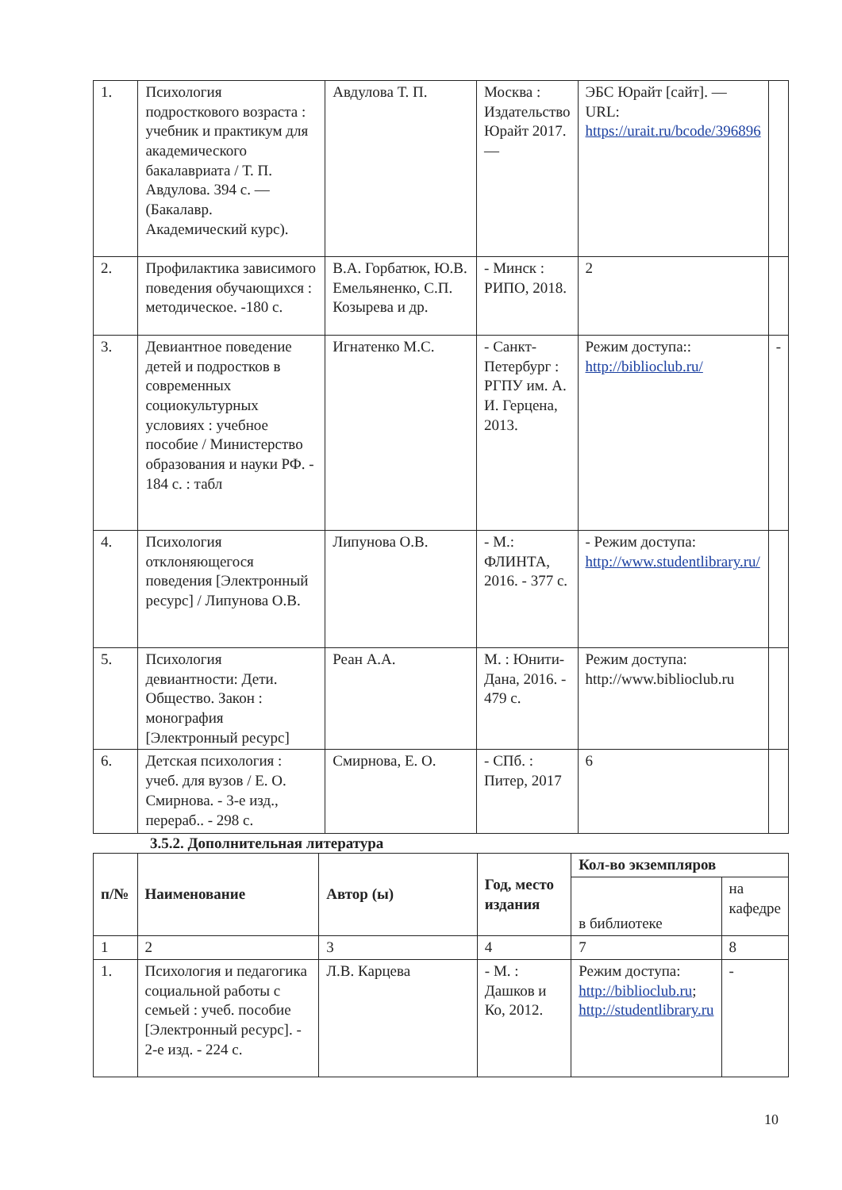| 1. | Психология подросткового возраста : учебник и практикум для академического бакалавриата / Т. П. Авдулова. 394 с. — (Бакалавр. Академический курс). | Авдулова Т. П. | Москва : Издательство Юрайт 2017. — | ЭБС Юрайт [сайт]. — URL: https://urait.ru/bcode/396896 | |
| 2. | Профилактика зависимого поведения обучающихся : методическое. -180 с. | В.А. Горбатюк, Ю.В. Емельяненко, С.П. Козырева и др. | - Минск : РИПО, 2018. | 2 | |
| 3. | Девиантное поведение детей и подростков в современных социокультурных условиях : учебное пособие / Министерство образования и науки РФ. - 184 с. : табл | Игнатенко М.С. | - Санкт-Петербург : РГПУ им. А. И. Герцена, 2013. | Режим доступа:: http://biblioclub.ru/ | - |
| 4. | Психология отклоняющегося поведения [Электронный ресурс] / Липунова О.В. | Липунова О.В. | - М.: ФЛИНТА, 2016. - 377 с. | - Режим доступа: http://www.studentlibrary.ru/ | |
| 5. | Психология девиантности: Дети. Общество. Закон : монография [Электронный ресурс] | Реан А.А. | М. : Юнити-Дана, 2016. - 479 с. | Режим доступа: http://www.biblioclub.ru | |
| 6. | Детская психология : учеб. для вузов / Е. О. Смирнова. - 3-е изд., перераб.. - 298 с. | Смирнова, Е. О. | - СПб. : Питер, 2017 | 6 | |
3.5.2. Дополнительная литература
| п/№ | Наименование | Автор (ы) | Год, место издания | Кол-во экземпляров | |
| --- | --- | --- | --- | --- | --- |
| | | | | в библиотеке | на кафедре |
| 1 | 2 | 3 | 4 | 7 | 8 |
| 1. | Психология и педагогика социальной работы с семьей : учеб. пособие [Электронный ресурс]. - 2-е изд. - 224 с. | Л.В. Карцева | - М. : Дашков и Ко, 2012. | Режим доступа: http://biblioclub.ru ; http://studentlibrary.ru | - |
10